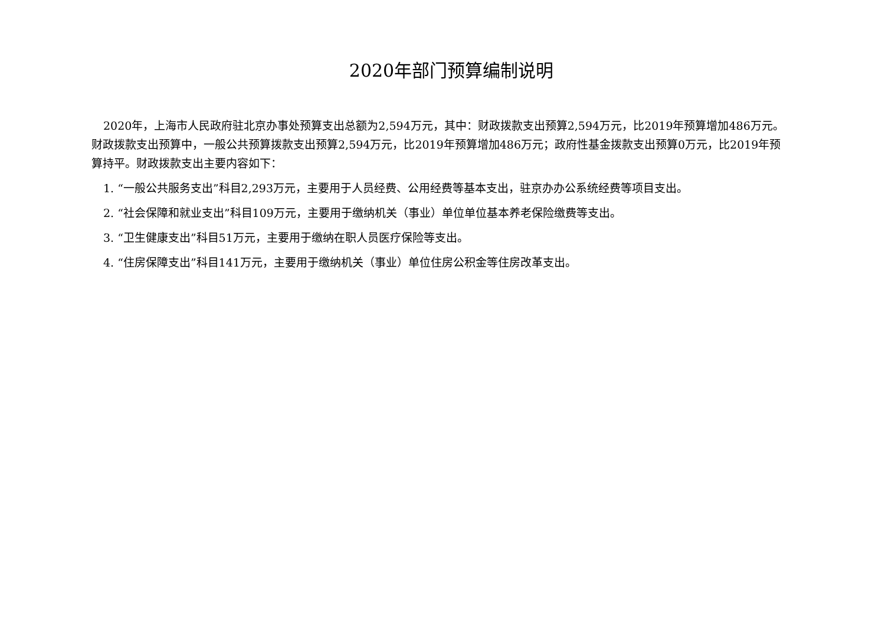2020年部门预算编制说明
2020年，上海市人民政府驻北京办事处预算支出总额为2,594万元，其中：财政拨款支出预算2,594万元，比2019年预算增加486万元。财政拨款支出预算中，一般公共预算拨款支出预算2,594万元，比2019年预算增加486万元；政府性基金拨款支出预算0万元，比2019年预算持平。财政拨款支出主要内容如下：
1. “一般公共服务支出”科目2,293万元，主要用于人员经费、公用经费等基本支出，驻京办办公系统经费等项目支出。
2. “社会保障和就业支出”科目109万元，主要用于缴纳机关（事业）单位单位基本养老保险缴费等支出。
3. “卫生健康支出”科目51万元，主要用于缴纳在职人员医疗保险等支出。
4. “住房保障支出”科目141万元，主要用于缴纳机关（事业）单位住房公积金等住房改革支出。